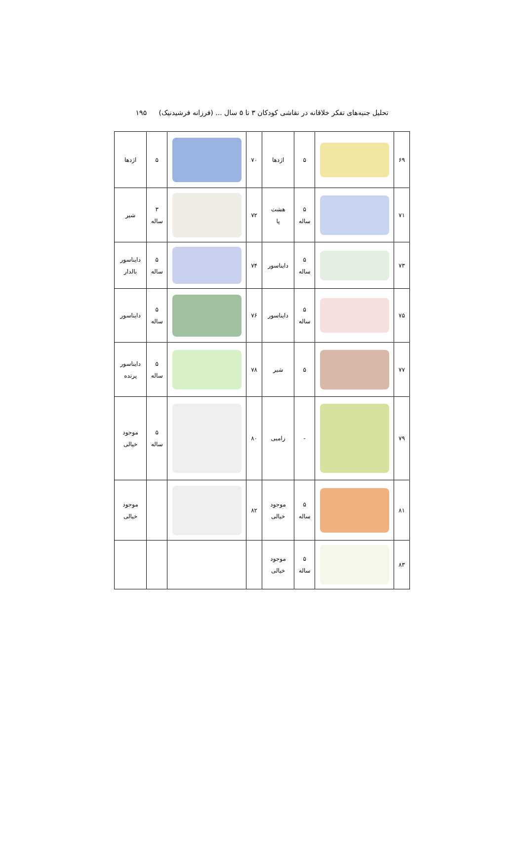تحلیل جنبه‌های تفکر خلاقانه در نقاشی کودکان ۳ تا ۵ سال ... (فرزانه فرشیدنیک) ۱۹۵
| ۶۹ | | ۵ | اژدها | ۷۰ | | ۵ | اژدها |
| ۷۱ | | ۵ ساله | هشت پا | ۷۲ | | ۳ ساله | شیر |
| ۷۳ | | ۵ ساله | دایناسور | ۷۴ | | ۵ ساله | دایناسور بالدار |
| ۷۵ | | ۵ ساله | دایناسور | ۷۶ | | ۵ ساله | دایناسور |
| ۷۷ | | ۵ | شیر | ۷۸ | | ۵ ساله | دایناسور پرنده |
| ۷۹ | | - | زامبی | ۸۰ | | ۵ ساله | موجود خیالی |
| ۸۱ | | ۵ ساله | موجود خیالی | ۸۲ | | | موجود خیالی |
| ۸۳ | | ۵ ساله | موجود خیالی | | | | |